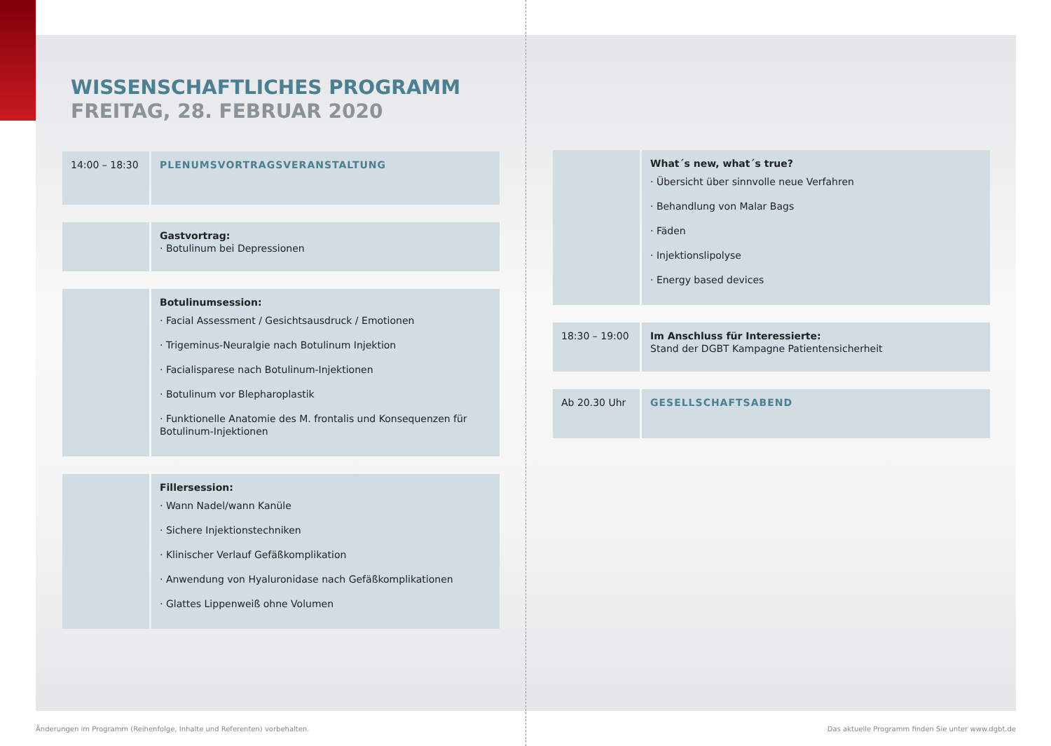WISSENSCHAFTLICHES PROGRAMM
FREITAG, 28. FEBRUAR 2020
| 14:00 – 18:30 | PLENUMSVORTRAGSVERANSTALTUNG |
| | Gastvortrag: · Botulinum bei Depressionen |
| | Botulinumsession: · Facial Assessment / Gesichtsausdruck / Emotionen · Trigeminus-Neuralgie nach Botulinum Injektion · Facialisparese nach Botulinum-Injektionen · Botulinum vor Blepharoplastik · Funktionelle Anatomie des M. frontalis und Konsequenzen für Botulinum-Injektionen |
| | Fillersession: · Wann Nadel/wann Kanüle · Sichere Injektionstechniken · Klinischer Verlauf Gefäßkomplikation · Anwendung von Hyaluronidase nach Gefäßkomplikationen · Glattes Lippenweiß ohne Volumen |
| | What´s new, what´s true? · Übersicht über sinnvolle neue Verfahren · Behandlung von Malar Bags · Fäden · Injektionslipolyse · Energy based devices |
| 18:30 – 19:00 | Im Anschluss für Interessierte: Stand der DGBT Kampagne Patientensicherheit |
| Ab 20.30 Uhr | GESELLSCHAFTSABEND |
Änderungen im Programm (Reihenfolge, Inhalte und Referenten) vorbehalten.
Das aktuelle Programm finden Sie unter www.dgbt.de